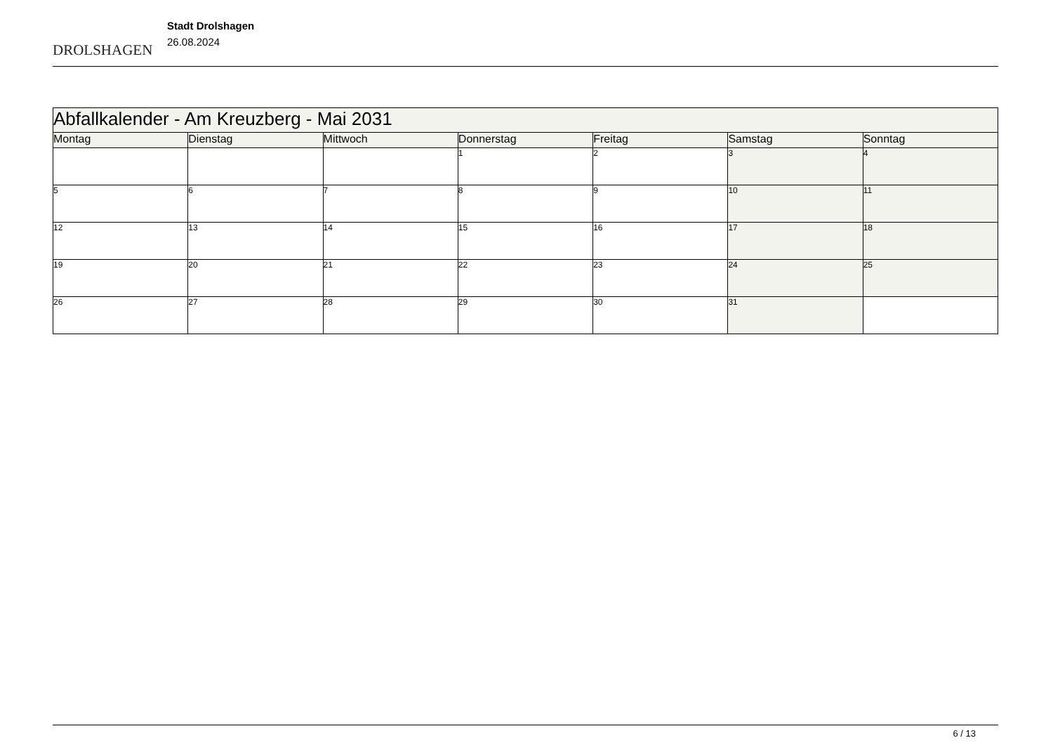DROLSHAGEN
Stadt Drolshagen
26.08.2024
| Abfallkalender - Am Kreuzberg - Mai 2031 | | | | | | |
| Montag | Dienstag | Mittwoch | Donnerstag | Freitag | Samstag | Sonntag |
| | | | 1 | 2 | 3 | 4 |
| 5 | 6 | 7 | 8 | 9 | 10 | 11 |
| 12 | 13 | 14 | 15 | 16 | 17 | 18 |
| 19 | 20 | 21 | 22 | 23 | 24 | 25 |
| 26 | 27 | 28 | 29 | 30 | 31 | |
6 / 13